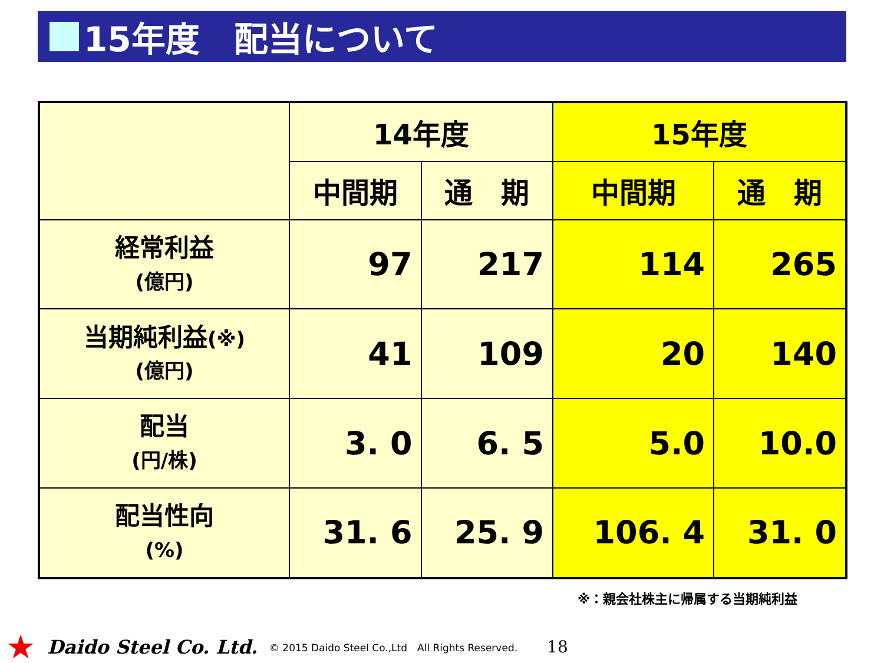15年度　配当について
| | 14年度 | | 15年度 | |
| --- | --- | --- | --- | --- |
| | 中間期 | 通 期 | 中間期 | 通 期 |
| 経常利益 (億円) | 97 | 217 | 114 | 265 |
| 当期純利益 (※) (億円) | 41 | 109 | 20 | 140 |
| 配当 (円/株) | 3. 0 | 6. 5 | 5.0 | 10.0 |
| 配当性向 (%) | 31. 6 | 25. 9 | 106. 4 | 31. 0 |
※：親会社株主に帰属する当期純利益
★ Daido Steel Co. Ltd. © 2015 Daido Steel Co.,Ltd　All Rights Reserved. 18